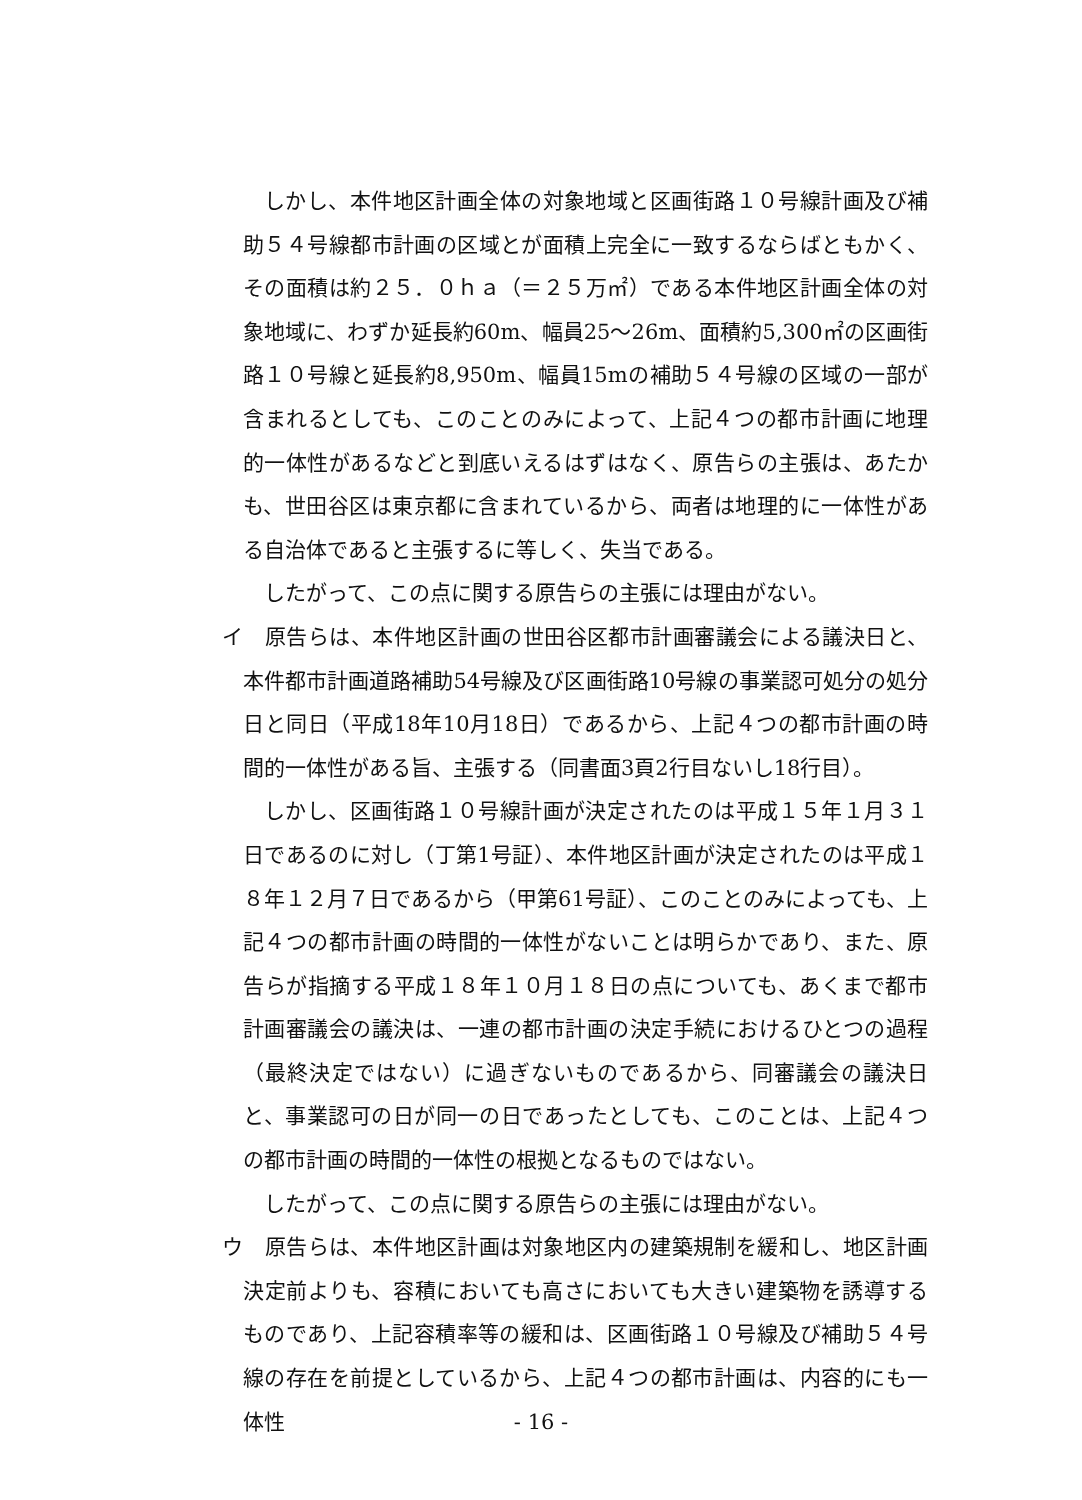しかし、本件地区計画全体の対象地域と区画街路１０号線計画及び補助５４号線都市計画の区域とが面積上完全に一致するならばともかく、その面積は約２５．０ｈａ（＝２５万㎡）である本件地区計画全体の対象地域に、わずか延長約60m、幅員25～26m、面積約5,300㎡の区画街路１０号線と延長約8,950m、幅員15mの補助５４号線の区域の一部が含まれるとしても、このことのみによって、上記４つの都市計画に地理的一体性があるなどと到底いえるはずはなく、原告らの主張は、あたかも、世田谷区は東京都に含まれているから、両者は地理的に一体性がある自治体であると主張するに等しく、失当である。
したがって、この点に関する原告らの主張には理由がない。
イ　原告らは、本件地区計画の世田谷区都市計画審議会による議決日と、本件都市計画道路補助54号線及び区画街路10号線の事業認可処分の処分日と同日（平成18年10月18日）であるから、上記４つの都市計画の時間的一体性がある旨、主張する（同書面3頁2行目ないし18行目）。
しかし、区画街路１０号線計画が決定されたのは平成１５年１月３１日であるのに対し（丁第1号証）、本件地区計画が決定されたのは平成１８年１２月７日であるから（甲第61号証）、このことのみによっても、上記４つの都市計画の時間的一体性がないことは明らかであり、また、原告らが指摘する平成１８年１０月１８日の点についても、あくまで都市計画審議会の議決は、一連の都市計画の決定手続におけるひとつの過程（最終決定ではない）に過ぎないものであるから、同審議会の議決日と、事業認可の日が同一の日であったとしても、このことは、上記４つの都市計画の時間的一体性の根拠となるものではない。
したがって、この点に関する原告らの主張には理由がない。
ウ　原告らは、本件地区計画は対象地区内の建築規制を緩和し、地区計画決定前よりも、容積においても高さにおいても大きい建築物を誘導するものであり、上記容積率等の緩和は、区画街路１０号線及び補助５４号線の存在を前提としているから、上記４つの都市計画は、内容的にも一体性
- 16 -